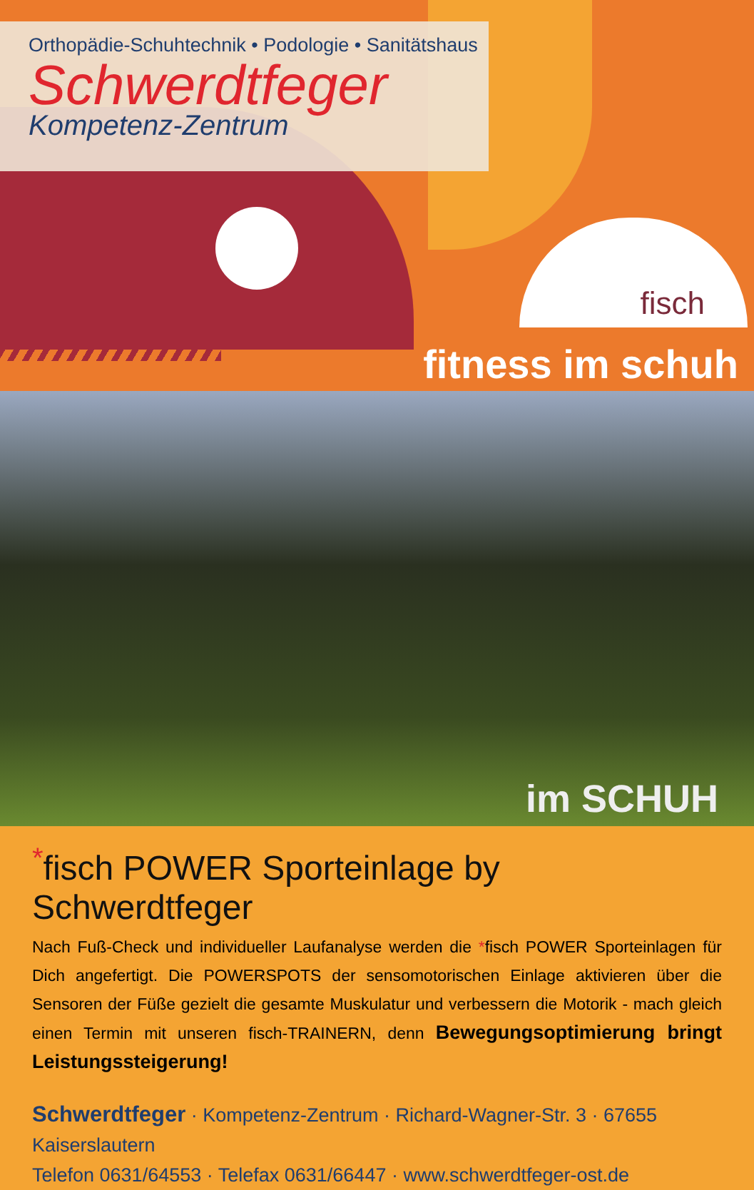Orthopädie-Schuhtechnik • Podologie • Sanitätshaus
Schwerdtfeger
Kompetenz-Zentrum
fisch
fitness im schuh
im SCHUH
<sup>*</sup> fisch POWER Sporteinlage by Schwerdtfeger
Nach Fuß-Check und individueller Laufanalyse werden die *fisch POWER Sporteinlagen für Dich angefertigt. Die POWERSPOTS der sensomotorischen Einlage aktivieren über die Sensoren der Füße gezielt die gesamte Muskulatur und verbessern die Motorik - mach gleich einen Termin mit unseren fisch-TRAINERN, denn Bewegungsoptimierung bringt Leistungssteigerung!
Schwerdtfeger · Kompetenz-Zentrum · Richard-Wagner-Str. 3 · 67655 Kaiserslautern
Telefon 0631/64553 · Telefax 0631/66447 · www.schwerdtfeger-ost.de